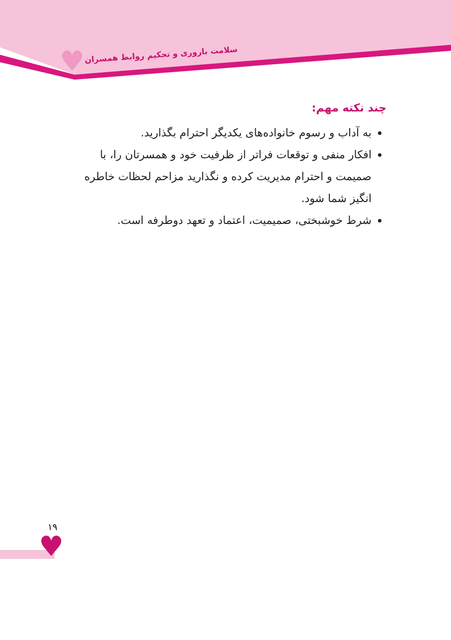♥
سلامت باروری و تحکیم روابط همسران
چند نکته مهم:
به آداب و رسوم خانواده‌های یکدیگر احترام بگذارید.
افکار منفی و توقعات فراتر از ظرفیت خود و همسرتان را، با صمیمت و احترام مدیریت کرده و نگذارید مزاحم لحظات خاطره انگیز شما شود.
شرط خوشبختی، صمیمیت، اعتماد و تعهد دوطرفه است.
۱۹
♥